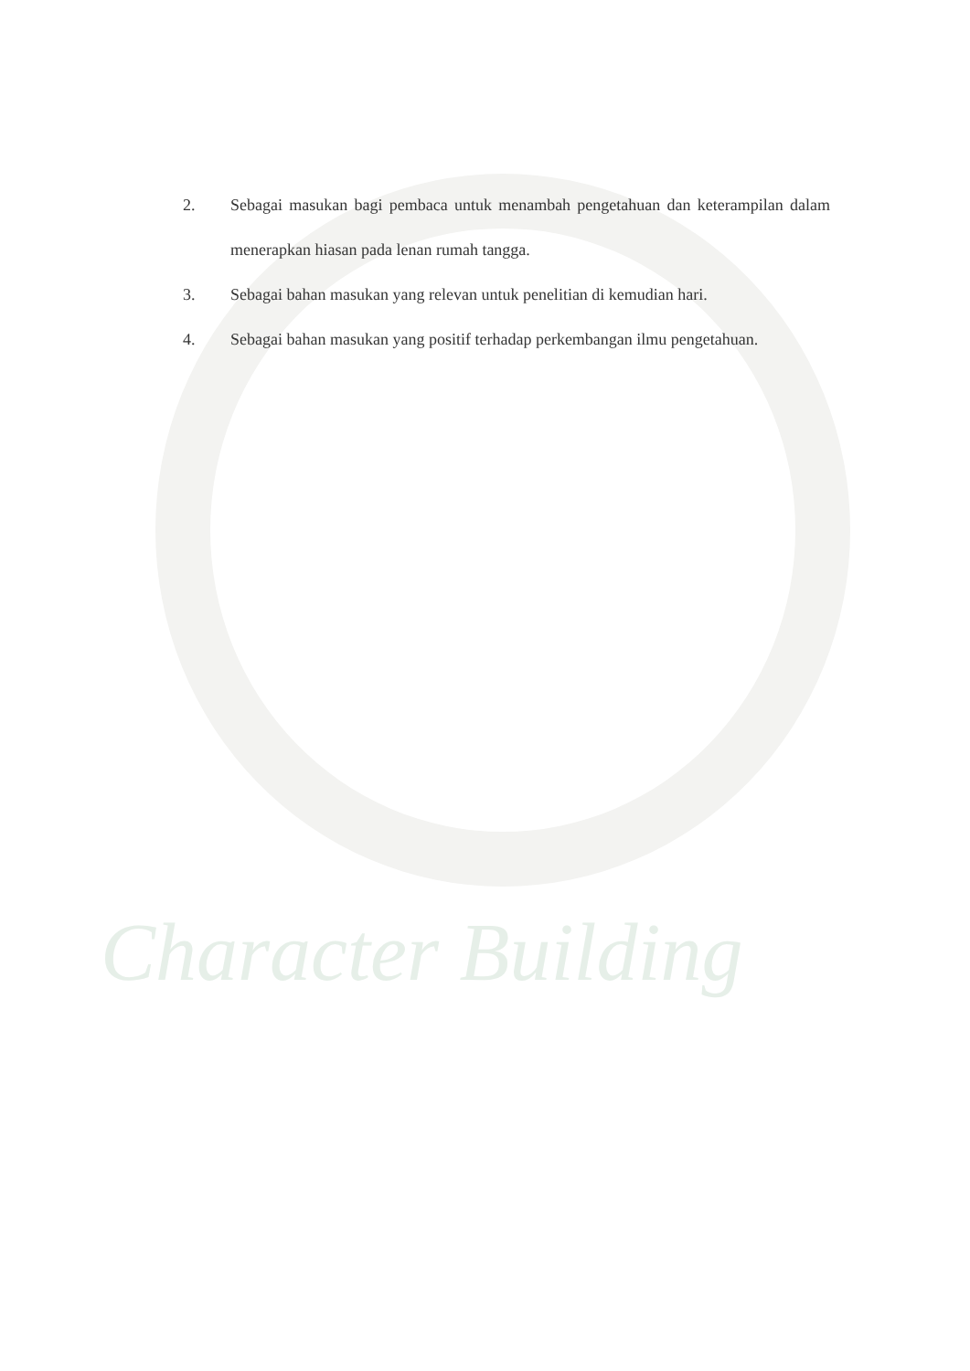Character Building
2. Sebagai masukan bagi pembaca untuk menambah pengetahuan dan keterampilan dalam menerapkan hiasan pada lenan rumah tangga.
3. Sebagai bahan masukan yang relevan untuk penelitian di kemudian hari.
4. Sebagai bahan masukan yang positif terhadap perkembangan ilmu pengetahuan.